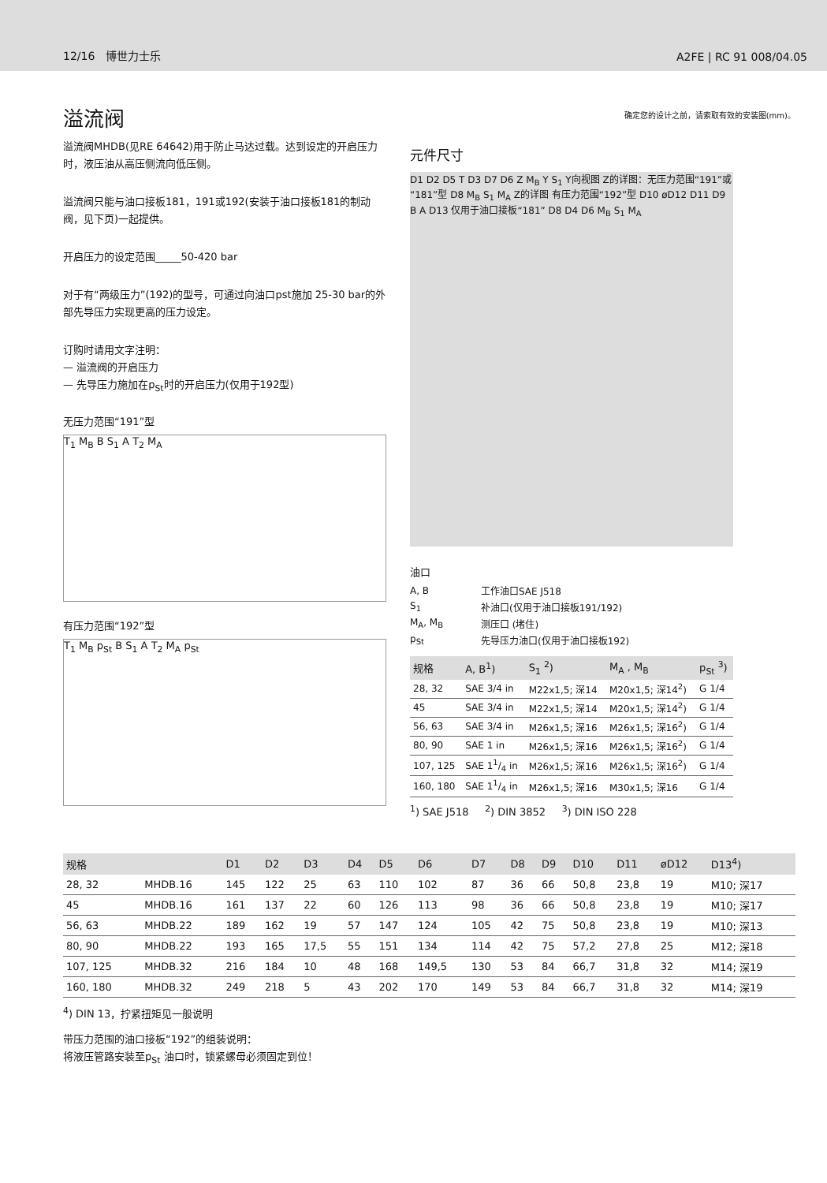12/16 博世力士乐 A2FE | RC 91 008/04.05
溢流阀
确定您的设计之前，请索取有效的安装图(mm)。
溢流阀MHDB(见RE 64642)用于防止马达过载。达到设定的开启压力时，液压油从高压侧流向低压侧。
溢流阀只能与油口接板181，191或192(安装于油口接板181的制动阀，见下页)一起提供。
开启压力的设定范围_____50-420 bar
对于有“两级压力”(192)的型号，可通过向油口pst施加 25-30 bar的外部先导压力实现更高的压力设定。
订购时请用文字注明：
— 溢流阀的开启压力
— 先导压力施加在p<sub>St</sub>时的开启压力(仅用于192型)
无压力范围“191”型
T<sub>1</sub> M<sub>B</sub> B S<sub>1</sub> A T<sub>2</sub> M<sub>A</sub>
有压力范围“192”型
T<sub>1</sub> M<sub>B</sub> p<sub>St</sub> B S<sub>1</sub> A T<sub>2</sub> M<sub>A</sub> p<sub>St</sub>
元件尺寸
D1 D2 D5 T D3 D7 D6 Z M<sub>B</sub> Y S<sub>1</sub> Y向视图 Z的详图：无压力范围“191”或“181”型 D8 M<sub>B</sub> S<sub>1</sub> M<sub>A</sub> Z的详图 有压力范围“192”型 D10 øD12 D11 D9 B A D13 仅用于油口接板“181” D8 D4 D6 M<sub>B</sub> S<sub>1</sub> M<sub>A</sub>
油口
| A, B | 工作油口SAE J518 |
| S<sub>1</sub> | 补油口(仅用于油口接板191/192) |
| M<sub>A</sub>, M<sub>B</sub> | 测压口 (堵住) |
| p<sub>St</sub> | 先导压力油口(仅用于油口接板192) |
| 规格 | A, B<sup>1</sup>) | S<sub>1</sub> <sup>2</sup>) | M<sub>A</sub> , M<sub>B</sub> | p<sub>St</sub> <sup>3</sup>) |
| --- | --- | --- | --- | --- |
| 28, 32 | SAE 3/4 in | M22x1,5; 深14 | M20x1,5; 深14<sup>2</sup>) | G 1/4 |
| 45 | SAE 3/4 in | M22x1,5; 深14 | M20x1,5; 深14<sup>2</sup>) | G 1/4 |
| 56, 63 | SAE 3/4 in | M26x1,5; 深16 | M26x1,5; 深16<sup>2</sup>) | G 1/4 |
| 80, 90 | SAE 1 in | M26x1,5; 深16 | M26x1,5; 深16<sup>2</sup>) | G 1/4 |
| 107, 125 | SAE 11/4 in | M26x1,5; 深16 | M26x1,5; 深16<sup>2</sup>) | G 1/4 |
| 160, 180 | SAE 11/4 in | M26x1,5; 深16 | M30x1,5; 深16 | G 1/4 |
<sup>1</sup>) SAE J518 <sup>2</sup>) DIN 3852 <sup>3</sup>) DIN ISO 228
| 规格 | | D1 | D2 | D3 | D4 | D5 | D6 | D7 | D8 | D9 | D10 | D11 | øD12 | D13<sup>4</sup>) |
| --- | --- | --- | --- | --- | --- | --- | --- | --- | --- | --- | --- | --- | --- | --- |
| 28, 32 | MHDB.16 | 145 | 122 | 25 | 63 | 110 | 102 | 87 | 36 | 66 | 50,8 | 23,8 | 19 | M10; 深17 |
| 45 | MHDB.16 | 161 | 137 | 22 | 60 | 126 | 113 | 98 | 36 | 66 | 50,8 | 23,8 | 19 | M10; 深17 |
| 56, 63 | MHDB.22 | 189 | 162 | 19 | 57 | 147 | 124 | 105 | 42 | 75 | 50,8 | 23,8 | 19 | M10; 深13 |
| 80, 90 | MHDB.22 | 193 | 165 | 17,5 | 55 | 151 | 134 | 114 | 42 | 75 | 57,2 | 27,8 | 25 | M12; 深18 |
| 107, 125 | MHDB.32 | 216 | 184 | 10 | 48 | 168 | 149,5 | 130 | 53 | 84 | 66,7 | 31,8 | 32 | M14; 深19 |
| 160, 180 | MHDB.32 | 249 | 218 | 5 | 43 | 202 | 170 | 149 | 53 | 84 | 66,7 | 31,8 | 32 | M14; 深19 |
<sup>4</sup>) DIN 13，拧紧扭矩见一般说明
带压力范围的油口接板“192”的组装说明：
将液压管路安装至p<sub>St</sub> 油口时，锁紧螺母必须固定到位！